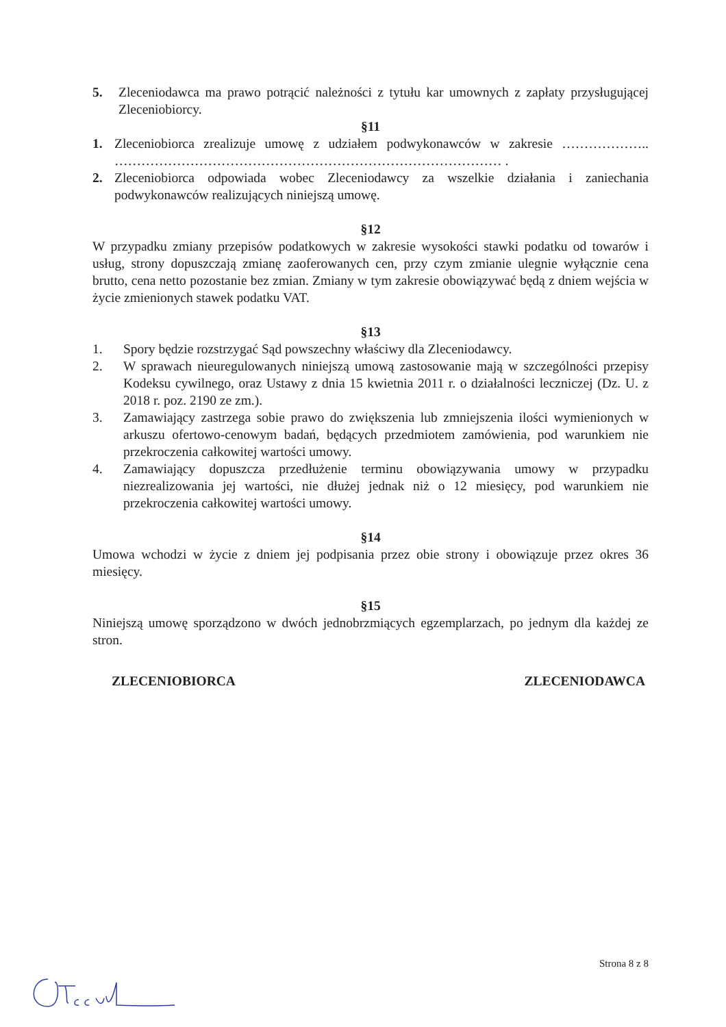5. Zleceniodawca ma prawo potrącić należności z tytułu kar umownych z zapłaty przysługującej Zleceniobiorcy.
§11
1. Zleceniobiorca zrealizuje umowę z udziałem podwykonawców w zakresie ……………….. …………………………………………………………………………… .
2. Zleceniobiorca odpowiada wobec Zleceniodawcy za wszelkie działania i zaniechania podwykonawców realizujących niniejszą umowę.
§12
W przypadku zmiany przepisów podatkowych w zakresie wysokości stawki podatku od towarów i usług, strony dopuszczają zmianę zaoferowanych cen, przy czym zmianie ulegnie wyłącznie cena brutto, cena netto pozostanie bez zmian. Zmiany w tym zakresie obowiązywać będą z dniem wejścia w życie zmienionych stawek podatku VAT.
§13
1. Spory będzie rozstrzygać Sąd powszechny właściwy dla Zleceniodawcy.
2. W sprawach nieuregulowanych niniejszą umową zastosowanie mają w szczególności przepisy Kodeksu cywilnego, oraz Ustawy z dnia 15 kwietnia 2011 r. o działalności leczniczej (Dz. U. z 2018 r. poz. 2190 ze zm.).
3. Zamawiający zastrzega sobie prawo do zwiększenia lub zmniejszenia ilości wymienionych w arkuszu ofertowo-cenowym badań, będących przedmiotem zamówienia, pod warunkiem nie przekroczenia całkowitej wartości umowy.
4. Zamawiający dopuszcza przedłużenie terminu obowiązywania umowy w przypadku niezrealizowania jej wartości, nie dłużej jednak niż o 12 miesięcy, pod warunkiem nie przekroczenia całkowitej wartości umowy.
§14
Umowa wchodzi w życie z dniem jej podpisania przez obie strony i obowiązuje przez okres 36 miesięcy.
§15
Niniejszą umowę sporządzono w dwóch jednobrzmiących egzemplarzach, po jednym dla każdej ze stron.
ZLECENIOBIORCA ZLECENIODAWCA
Strona 8 z 8